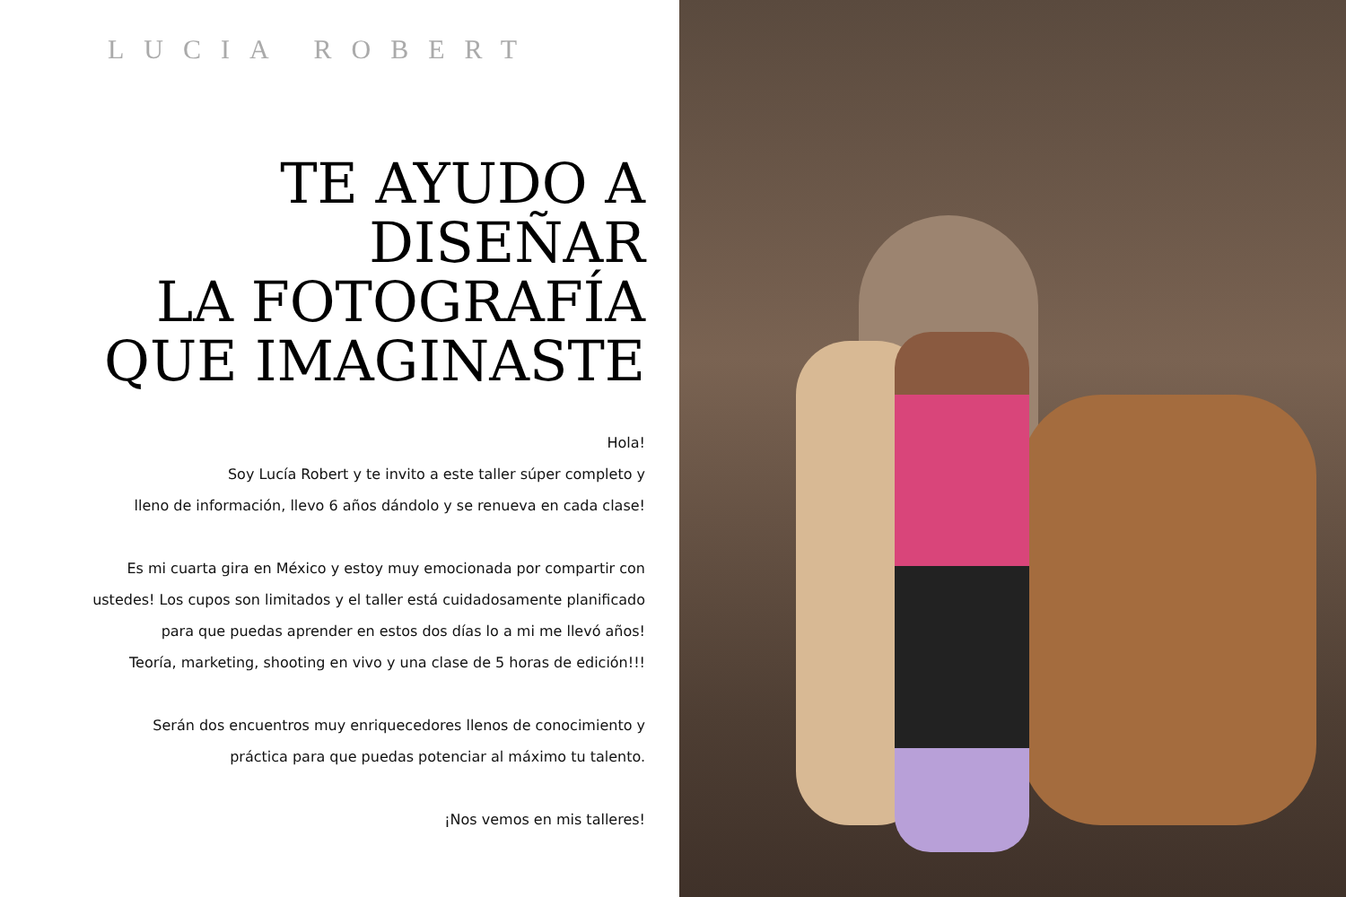LUCIA ROBERT
TE AYUDO A
DISEÑAR
LA FOTOGRAFÍA
QUE IMAGINASTE
Hola!
Soy Lucía Robert y te invito a este taller súper completo y
lleno de información, llevo 6 años dándolo y se renueva en cada clase!
Es mi cuarta gira en México y estoy muy emocionada por compartir con
ustedes! Los cupos son limitados y el taller está cuidadosamente planificado
para que puedas aprender en estos dos días lo a mi me llevó años!
Teoría, marketing, shooting en vivo y una clase de 5 horas de edición!!!
Serán dos encuentros muy enriquecedores llenos de conocimiento y
práctica para que puedas potenciar al máximo tu talento.
¡Nos vemos en mis talleres!